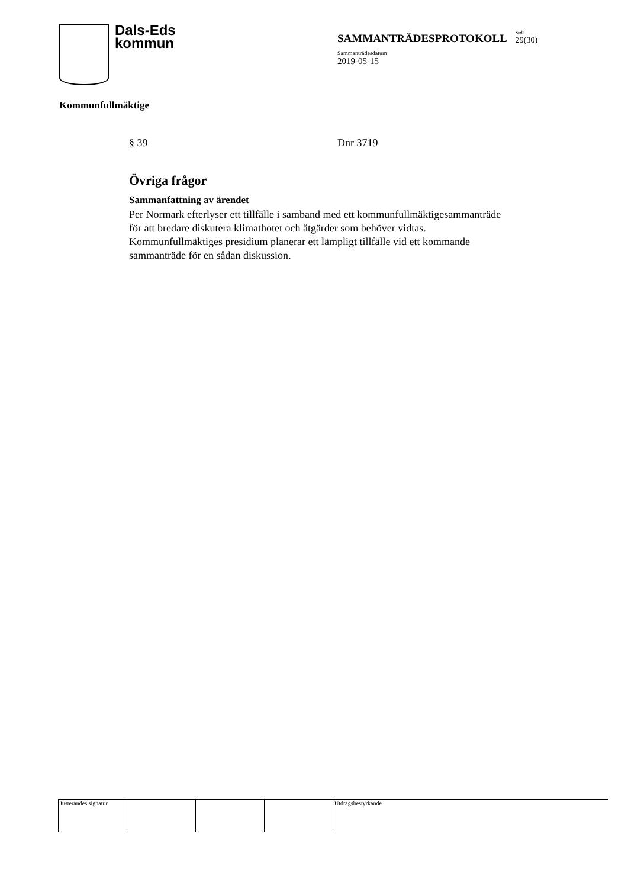Dals-Eds
kommun
SAMMANTRÄDESPROTOKOLL Sida 29(30)
Sammanträdesdatum
2019-05-15
Kommunfullmäktige
§ 39 Dnr 3719
Övriga frågor
Sammanfattning av ärendet
Per Normark efterlyser ett tillfälle i samband med ett kommunfullmäktigesammanträde för att bredare diskutera klimathotet och åtgärder som behöver vidtas. Kommunfullmäktiges presidium planerar ett lämpligt tillfälle vid ett kommande sammanträde för en sådan diskussion.
Justerandes signatur Utdragsbestyrkande